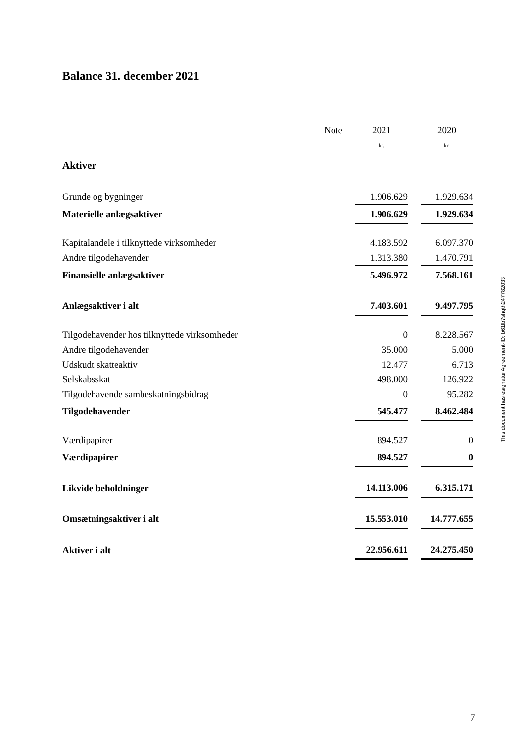Balance 31. december 2021
| | Note | | 2021 | | 2020 |
| | | | kr. | | kr. |
| Aktiver | | | | | |
| Grunde og bygninger | | | 1.906.629 | | 1.929.634 |
| Materielle anlægsaktiver | | | 1.906.629 | | 1.929.634 |
| Kapitalandele i tilknyttede virksomheder | | | 4.183.592 | | 6.097.370 |
| Andre tilgodehavender | | | 1.313.380 | | 1.470.791 |
| Finansielle anlægsaktiver | | | 5.496.972 | | 7.568.161 |
| Anlægsaktiver i alt | | | 7.403.601 | | 9.497.795 |
| Tilgodehavender hos tilknyttede virksomheder | | | 0 | | 8.228.567 |
| Andre tilgodehavender | | | 35.000 | | 5.000 |
| Udskudt skatteaktiv | | | 12.477 | | 6.713 |
| Selskabsskat | | | 498.000 | | 126.922 |
| Tilgodehavende sambeskatningsbidrag | | | 0 | | 95.282 |
| Tilgodehavender | | | 545.477 | | 8.462.484 |
| Værdipapirer | | | 894.527 | | 0 |
| Værdipapirer | | | 894.527 | | 0 |
| Likvide beholdninger | | | 14.113.006 | | 6.315.171 |
| Omsætningsaktiver i alt | | | 15.553.010 | | 14.777.655 |
| Aktiver i alt | | | 22.956.611 | | 24.275.450 |
This document has esignatur Agreement-ID: b61fb7shqth247782033
7